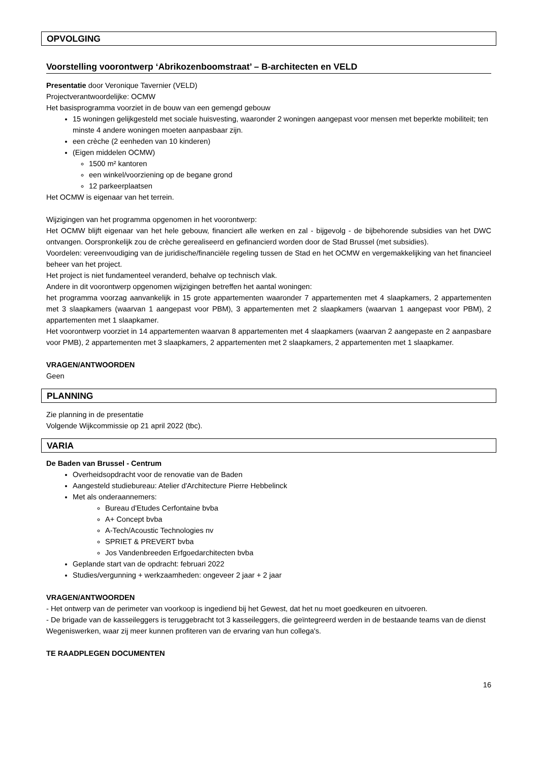OPVOLGING
Voorstelling voorontwerp ‘Abrikozenboomstraat’ – B-architecten en VELD
Presentatie door Veronique Tavernier (VELD)
Projectverantwoordelijke: OCMW
Het basisprogramma voorziet in de bouw van een gemengd gebouw
15 woningen gelijkgesteld met sociale huisvesting, waaronder 2 woningen aangepast voor mensen met beperkte mobiliteit; ten minste 4 andere woningen moeten aanpasbaar zijn.
een crèche (2 eenheden van 10 kinderen)
(Eigen middelen OCMW)
1500 m² kantoren
een winkel/voorziening op de begane grond
12 parkeerplaatsen
Het OCMW is eigenaar van het terrein.
Wijzigingen van het programma opgenomen in het voorontwerp:
Het OCMW blijft eigenaar van het hele gebouw, financiert alle werken en zal - bijgevolg - de bijbehorende subsidies van het DWC ontvangen. Oorspronkelijk zou de crèche gerealiseerd en gefinancierd worden door de Stad Brussel (met subsidies).
Voordelen: vereenvoudiging van de juridische/financiële regeling tussen de Stad en het OCMW en vergemakkelijking van het financieel beheer van het project.
Het project is niet fundamenteel veranderd, behalve op technisch vlak.
Andere in dit voorontwerp opgenomen wijzigingen betreffen het aantal woningen:
het programma voorzag aanvankelijk in 15 grote appartementen waaronder 7 appartementen met 4 slaapkamers, 2 appartementen met 3 slaapkamers (waarvan 1 aangepast voor PBM), 3 appartementen met 2 slaapkamers (waarvan 1 aangepast voor PBM), 2 appartementen met 1 slaapkamer.
Het voorontwerp voorziet in 14 appartementen waarvan 8 appartementen met 4 slaapkamers (waarvan 2 aangepaste en 2 aanpasbare voor PMB), 2 appartementen met 3 slaapkamers, 2 appartementen met 2 slaapkamers, 2 appartementen met 1 slaapkamer.
VRAGEN/ANTWOORDEN
Geen
PLANNING
Zie planning in de presentatie
Volgende Wijkcommissie op 21 april 2022 (tbc).
VARIA
De Baden van Brussel - Centrum
Overheidsopdracht voor de renovatie van de Baden
Aangesteld studiebureau: Atelier d'Architecture Pierre Hebbelinck
Met als onderaannemers:
Bureau d'Etudes Cerfontaine bvba
A+ Concept bvba
A-Tech/Acoustic Technologies nv
SPRIET & PREVERT bvba
Jos Vandenbreeden Erfgoedarchitecten bvba
Geplande start van de opdracht: februari 2022
Studies/vergunning + werkzaamheden: ongeveer 2 jaar + 2 jaar
VRAGEN/ANTWOORDEN
- Het ontwerp van de perimeter van voorkoop is ingediend bij het Gewest, dat het nu moet goedkeuren en uitvoeren.
- De brigade van de kasseileggers is teruggebracht tot 3 kasseileggers, die geïntegreerd werden in de bestaande teams van de dienst Wegeniswerken, waar zij meer kunnen profiteren van de ervaring van hun collega's.
TE RAADPLEGEN DOCUMENTEN
16